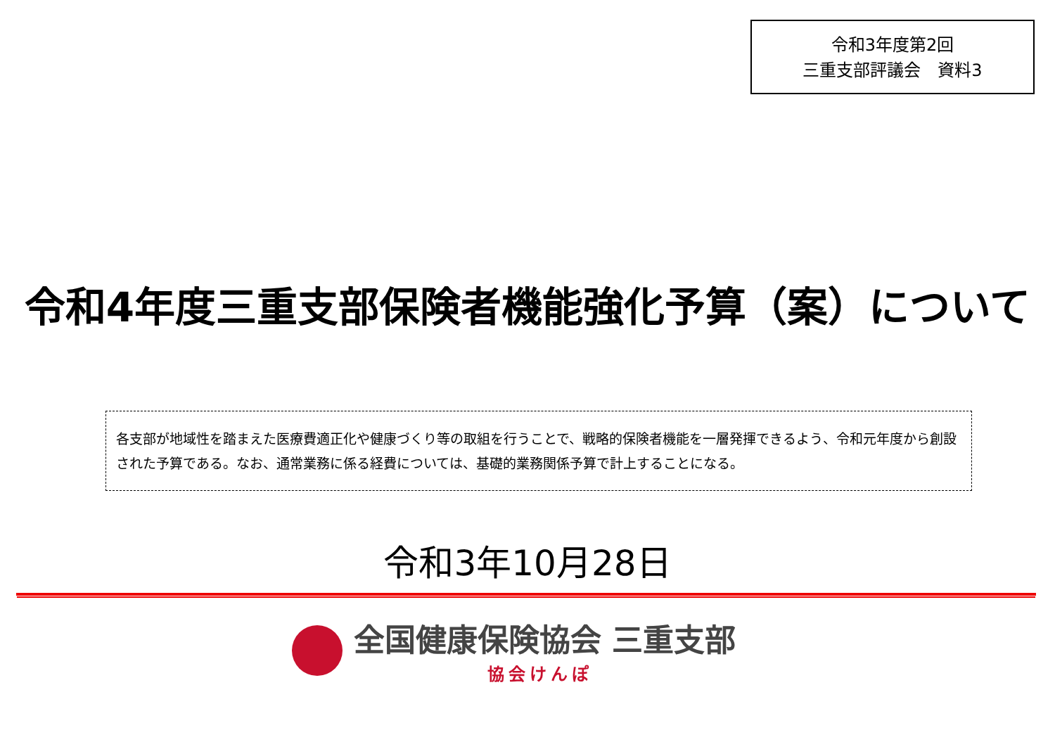令和3年度第2回
三重支部評議会　資料3
令和4年度三重支部保険者機能強化予算（案）について
各支部が地域性を踏まえた医療費適正化や健康づくり等の取組を行うことで、戦略的保険者機能を一層発揮できるよう、令和元年度から創設された予算である。なお、通常業務に係る経費については、基礎的業務関係予算で計上することになる。
令和3年10月28日
全国健康保険協会 三重支部
協会けんぽ